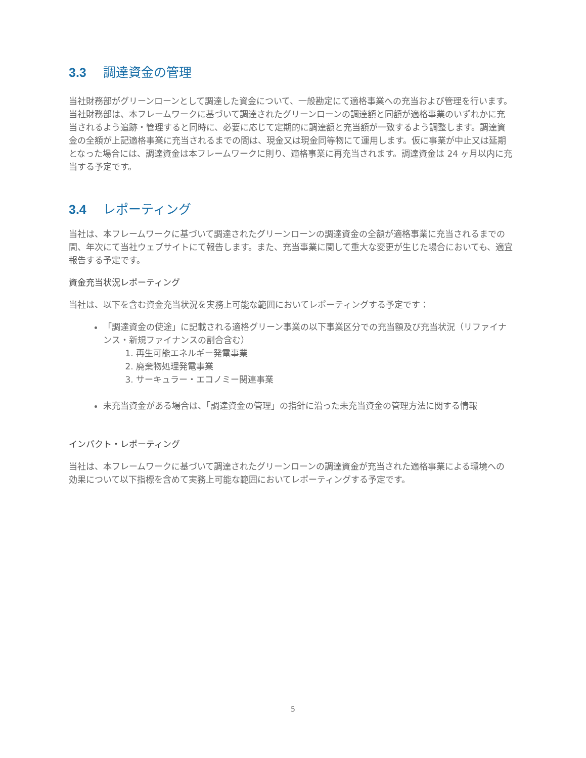3.3 調達資金の管理
当社財務部がグリーンローンとして調達した資金について、一般勘定にて適格事業への充当および管理を行います。当社財務部は、本フレームワークに基づいて調達されたグリーンローンの調達額と同額が適格事業のいずれかに充当されるよう追跡・管理すると同時に、必要に応じて定期的に調達額と充当額が一致するよう調整します。調達資金の全額が上記適格事業に充当されるまでの間は、現金又は現金同等物にて運用します。仮に事業が中止又は延期となった場合には、調達資金は本フレームワークに則り、適格事業に再充当されます。調達資金は 24 ヶ月以内に充当する予定です。
3.4 レポーティング
当社は、本フレームワークに基づいて調達されたグリーンローンの調達資金の全額が適格事業に充当されるまでの間、年次にて当社ウェブサイトにて報告します。また、充当事業に関して重大な変更が生じた場合においても、適宜報告する予定です。
資金充当状況レポーティング
当社は、以下を含む資金充当状況を実務上可能な範囲においてレポーティングする予定です：
「調達資金の使途」に記載される適格グリーン事業の以下事業区分での充当額及び充当状況（リファイナンス・新規ファイナンスの割合含む）
1. 再生可能エネルギー発電事業
2. 廃棄物処理発電事業
3. サーキュラー・エコノミー関連事業
未充当資金がある場合は、「調達資金の管理」の指針に沿った未充当資金の管理方法に関する情報
インパクト・レポーティング
当社は、本フレームワークに基づいて調達されたグリーンローンの調達資金が充当された適格事業による環境への効果について以下指標を含めて実務上可能な範囲においてレポーティングする予定です。
5